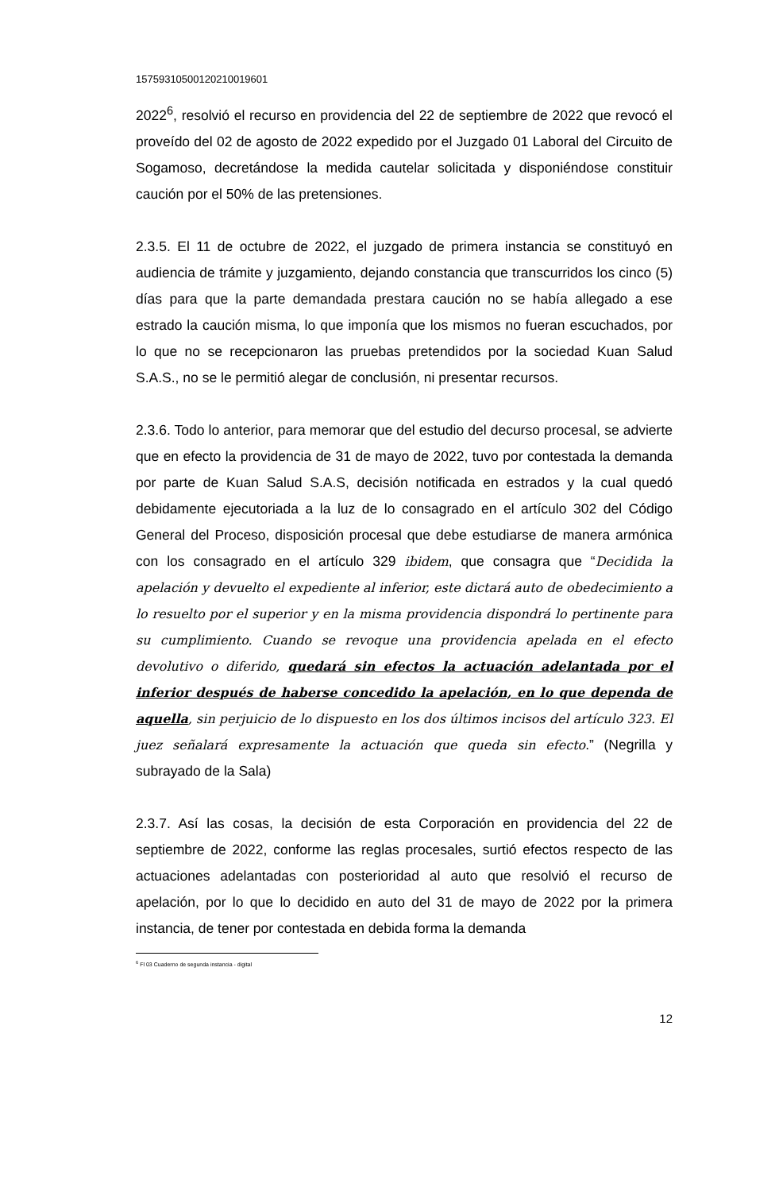15759310500120210019601
2022<sup>6</sup>, resolvió el recurso en providencia del 22 de septiembre de 2022 que revocó el proveído del 02 de agosto de 2022 expedido por el Juzgado 01 Laboral del Circuito de Sogamoso, decretándose la medida cautelar solicitada y disponiéndose constituir caución por el 50% de las pretensiones.
2.3.5. El 11 de octubre de 2022, el juzgado de primera instancia se constituyó en audiencia de trámite y juzgamiento, dejando constancia que transcurridos los cinco (5) días para que la parte demandada prestara caución no se había allegado a ese estrado la caución misma, lo que imponía que los mismos no fueran escuchados, por lo que no se recepcionaron las pruebas pretendidos por la sociedad Kuan Salud S.A.S., no se le permitió alegar de conclusión, ni presentar recursos.
2.3.6. Todo lo anterior, para memorar que del estudio del decurso procesal, se advierte que en efecto la providencia de 31 de mayo de 2022, tuvo por contestada la demanda por parte de Kuan Salud S.A.S, decisión notificada en estrados y la cual quedó debidamente ejecutoriada a la luz de lo consagrado en el artículo 302 del Código General del Proceso, disposición procesal que debe estudiarse de manera armónica con los consagrado en el artículo 329 ibidem, que consagra que “Decidida la apelación y devuelto el expediente al inferior, este dictará auto de obedecimiento a lo resuelto por el superior y en la misma providencia dispondrá lo pertinente para su cumplimiento. Cuando se revoque una providencia apelada en el efecto devolutivo o diferido, quedará sin efectos la actuación adelantada por el inferior después de haberse concedido la apelación, en lo que dependa de aquella, sin perjuicio de lo dispuesto en los dos últimos incisos del artículo 323. El juez señalará expresamente la actuación que queda sin efecto.” (Negrilla y subrayado de la Sala)
2.3.7. Así las cosas, la decisión de esta Corporación en providencia del 22 de septiembre de 2022, conforme las reglas procesales, surtió efectos respecto de las actuaciones adelantadas con posterioridad al auto que resolvió el recurso de apelación, por lo que lo decidido en auto del 31 de mayo de 2022 por la primera instancia, de tener por contestada en debida forma la demanda
<sup>6</sup> Fl 03 Cuaderno de segunda instancia - digital
12